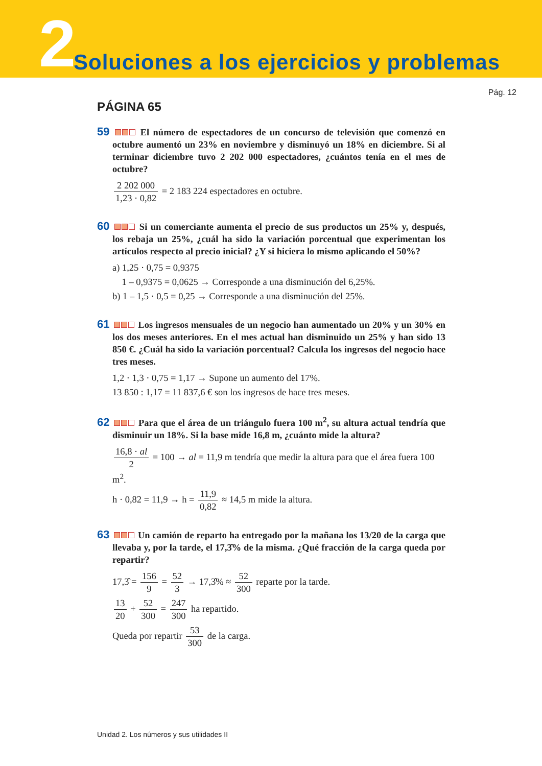2
Soluciones a los ejercicios y problemas
Pág. 12
PÁGINA 65
59 El número de espectadores de un concurso de televisión que comenzó en octubre aumentó un 23% en noviembre y disminuyó un 18% en diciembre. Si al terminar diciembre tuvo 2 202 000 espectadores, ¿cuántos tenía en el mes de octubre?
2 202 000 1,23 · 0,82 = 2 183 224 espectadores en octubre.
60 Si un comerciante aumenta el precio de sus productos un 25% y, después, los rebaja un 25%, ¿cuál ha sido la variación porcentual que experimentan los artículos respecto al precio inicial? ¿Y si hiciera lo mismo aplicando el 50%?
a) 1,25 · 0,75 = 0,9375
1 – 0,9375 = 0,0625 → Corresponde a una disminución del 6,25%.
b) 1 – 1,5 · 0,5 = 0,25 → Corresponde a una disminución del 25%.
61 Los ingresos mensuales de un negocio han aumentado un 20% y un 30% en los dos meses anteriores. En el mes actual han disminuido un 25% y han sido 13 850 €. ¿Cuál ha sido la variación porcentual? Calcula los ingresos del negocio hace tres meses.
1,2 · 1,3 · 0,75 = 1,17 → Supone un aumento del 17%.
13 850 : 1,17 = 11 837,6 € son los ingresos de hace tres meses.
62 Para que el área de un triángulo fuera 100 m<sup>2</sup>, su altura actual tendría que disminuir un 18%. Si la base mide 16,8 m, ¿cuánto mide la altura?
16,8 · al 2 = 100 → al = 11,9 m tendría que medir la altura para que el área fuera 100 m<sup>2</sup>.
h · 0,82 = 11,9 → h = 11,9 0,82 ≈ 14,5 m mide la altura.
63 Un camión de reparto ha entregado por la mañana los 13/20 de la carga que llevaba y, por la tarde, el 17,3̂% de la misma. ¿Qué fracción de la carga queda por repartir?
17,3̂ = 156 9 = 52 3 → 17,3̂% ≈ 52 300 reparte por la tarde.
13 20 + 52 300 = 247 300 ha repartido.
Queda por repartir 53 300 de la carga.
Unidad 2. Los números y sus utilidades II